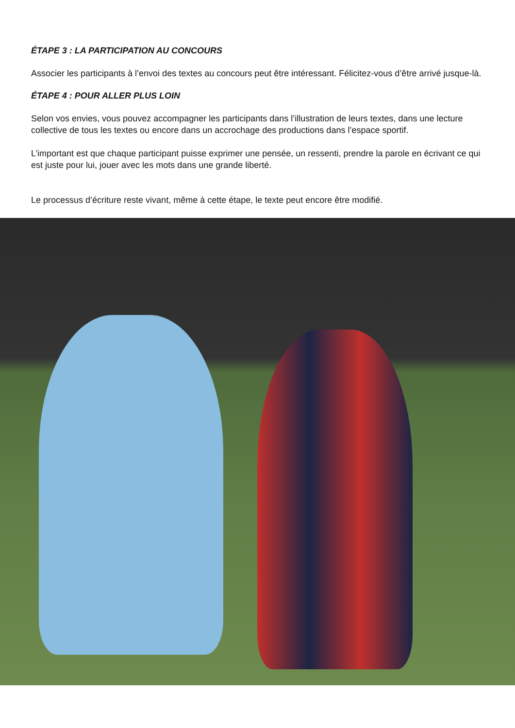ÉTAPE 3 : LA PARTICIPATION AU CONCOURS
Associer les participants à l’envoi des textes au concours peut être intéressant. Félicitez-vous d’être arrivé jusque-là.
ÉTAPE 4 : POUR ALLER PLUS LOIN
Selon vos envies, vous pouvez accompagner les participants dans l’illustration de leurs textes, dans une lecture collective de tous les textes ou encore dans un accrochage des productions dans l’espace sportif.
L’important est que chaque participant puisse exprimer une pensée, un ressenti, prendre la parole en écrivant ce qui est juste pour lui, jouer avec les mots dans une grande liberté.
Le processus d’écriture reste vivant, même à cette étape, le texte peut encore être modifié.